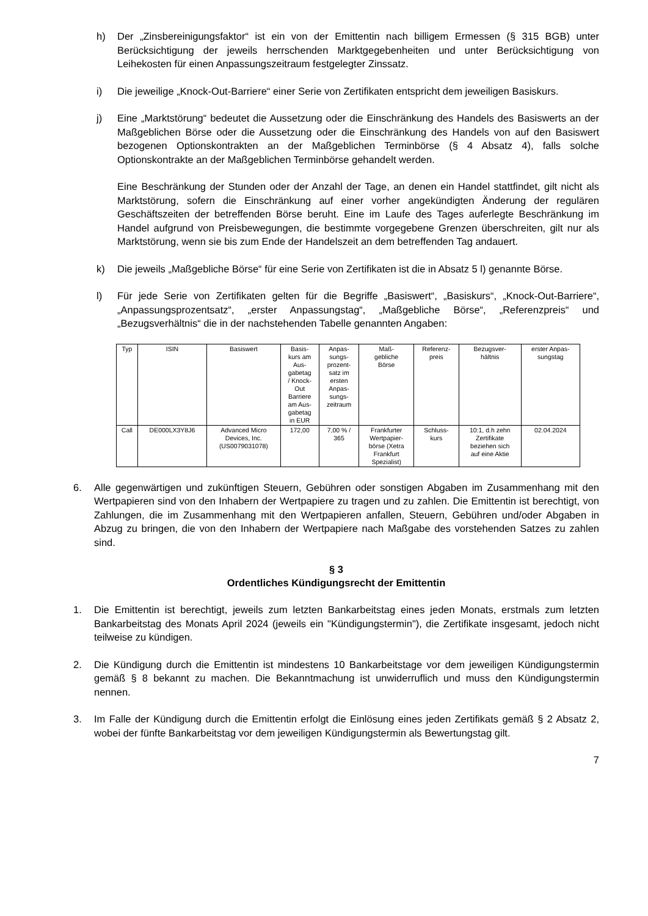h) Der „Zinsbereinigungsfaktor“ ist ein von der Emittentin nach billigem Ermessen (§ 315 BGB) unter Berücksichtigung der jeweils herrschenden Marktgegebenheiten und unter Berücksichtigung von Leihekosten für einen Anpassungszeitraum festgelegter Zinssatz.
i) Die jeweilige „Knock-Out-Barriere“ einer Serie von Zertifikaten entspricht dem jeweiligen Basiskurs.
j) Eine „Marktstörung“ bedeutet die Aussetzung oder die Einschränkung des Handels des Basiswerts an der Maßgeblichen Börse oder die Aussetzung oder die Einschränkung des Handels von auf den Basiswert bezogenen Optionskontrakten an der Maßgeblichen Terminbörse (§ 4 Absatz 4), falls solche Optionskontrakte an der Maßgeblichen Terminbörse gehandelt werden.
Eine Beschränkung der Stunden oder der Anzahl der Tage, an denen ein Handel stattfindet, gilt nicht als Marktstörung, sofern die Einschränkung auf einer vorher angekündigten Änderung der regulären Geschäftszeiten der betreffenden Börse beruht. Eine im Laufe des Tages auferlegte Beschränkung im Handel aufgrund von Preisbewegungen, die bestimmte vorgegebene Grenzen überschreiten, gilt nur als Marktstörung, wenn sie bis zum Ende der Handelszeit an dem betreffenden Tag andauert.
k) Die jeweils „Maßgebliche Börse“ für eine Serie von Zertifikaten ist die in Absatz 5 l) genannte Börse.
l) Für jede Serie von Zertifikaten gelten für die Begriffe „Basiswert“, „Basiskurs“, „Knock-Out-Barriere“, „Anpassungsprozentsatz“, „erster Anpassungstag“, „Maßgebliche Börse“, „Referenzpreis“ und „Bezugsverhältnis“ die in der nachstehenden Tabelle genannten Angaben:
| Typ | ISIN | Basiswert | Basis- kurs am Aus- gabetag / Knock- Out Barriere am Aus- gabetag in EUR | Anpas- sungs- prozent- satz im ersten Anpas- sungs- zeitraum | Maß- gebliche Börse | Referenz- preis | Bezugsver- hältnis | erster Anpas- sungstag |
| --- | --- | --- | --- | --- | --- | --- | --- | --- |
| Call | DE000LX3Y8J6 | Advanced Micro Devices, Inc. (US0079031078) | 172,00 | 7,00 % / 365 | Frankfurter Wertpapier- börse (Xetra Frankfurt Spezialist) | Schluss- kurs | 10:1, d.h zehn Zertifikate beziehen sich auf eine Aktie | 02.04.2024 |
6. Alle gegenwärtigen und zukünftigen Steuern, Gebühren oder sonstigen Abgaben im Zusammenhang mit den Wertpapieren sind von den Inhabern der Wertpapiere zu tragen und zu zahlen. Die Emittentin ist berechtigt, von Zahlungen, die im Zusammenhang mit den Wertpapieren anfallen, Steuern, Gebühren und/oder Abgaben in Abzug zu bringen, die von den Inhabern der Wertpapiere nach Maßgabe des vorstehenden Satzes zu zahlen sind.
§ 3
Ordentliches Kündigungsrecht der Emittentin
1. Die Emittentin ist berechtigt, jeweils zum letzten Bankarbeitstag eines jeden Monats, erstmals zum letzten Bankarbeitstag des Monats April 2024 (jeweils ein "Kündigungstermin"), die Zertifikate insgesamt, jedoch nicht teilweise zu kündigen.
2. Die Kündigung durch die Emittentin ist mindestens 10 Bankarbeitstage vor dem jeweiligen Kündigungstermin gemäß § 8 bekannt zu machen. Die Bekanntmachung ist unwiderruflich und muss den Kündigungstermin nennen.
3. Im Falle der Kündigung durch die Emittentin erfolgt die Einlösung eines jeden Zertifikats gemäß § 2 Absatz 2, wobei der fünfte Bankarbeitstag vor dem jeweiligen Kündigungstermin als Bewertungstag gilt.
7